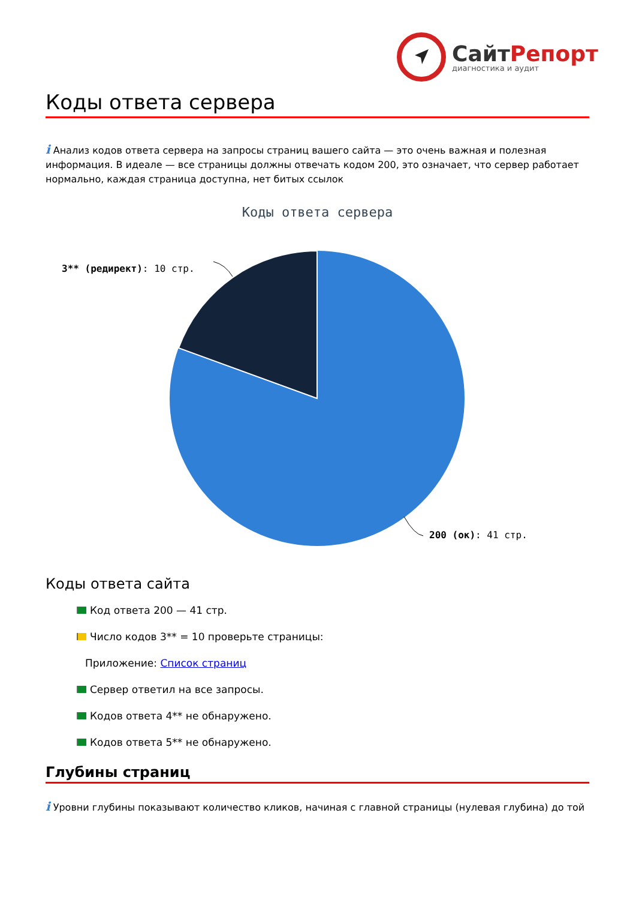СайтРепорт
диагностика и аудит
Коды ответа сервера
i Анализ кодов ответа сервера на запросы страниц вашего сайта — это очень важная и полезная информация. В идеале — все страницы должны отвечать кодом 200, это означает, что сервер работает нормально, каждая страница доступна, нет битых ссылок
Коды ответа сервера
3** (редирект): 10 стр.
200 (ок): 41 стр.
Коды ответа сайта
Код ответа 200 — 41 стр.
Число кодов 3** = 10 проверьте страницы:
Приложение: Список страниц
Сервер ответил на все запросы.
Кодов ответа 4** не обнаружено.
Кодов ответа 5** не обнаружено.
Глубины страниц
i Уровни глубины показывают количество кликов, начиная с главной страницы (нулевая глубина) до той